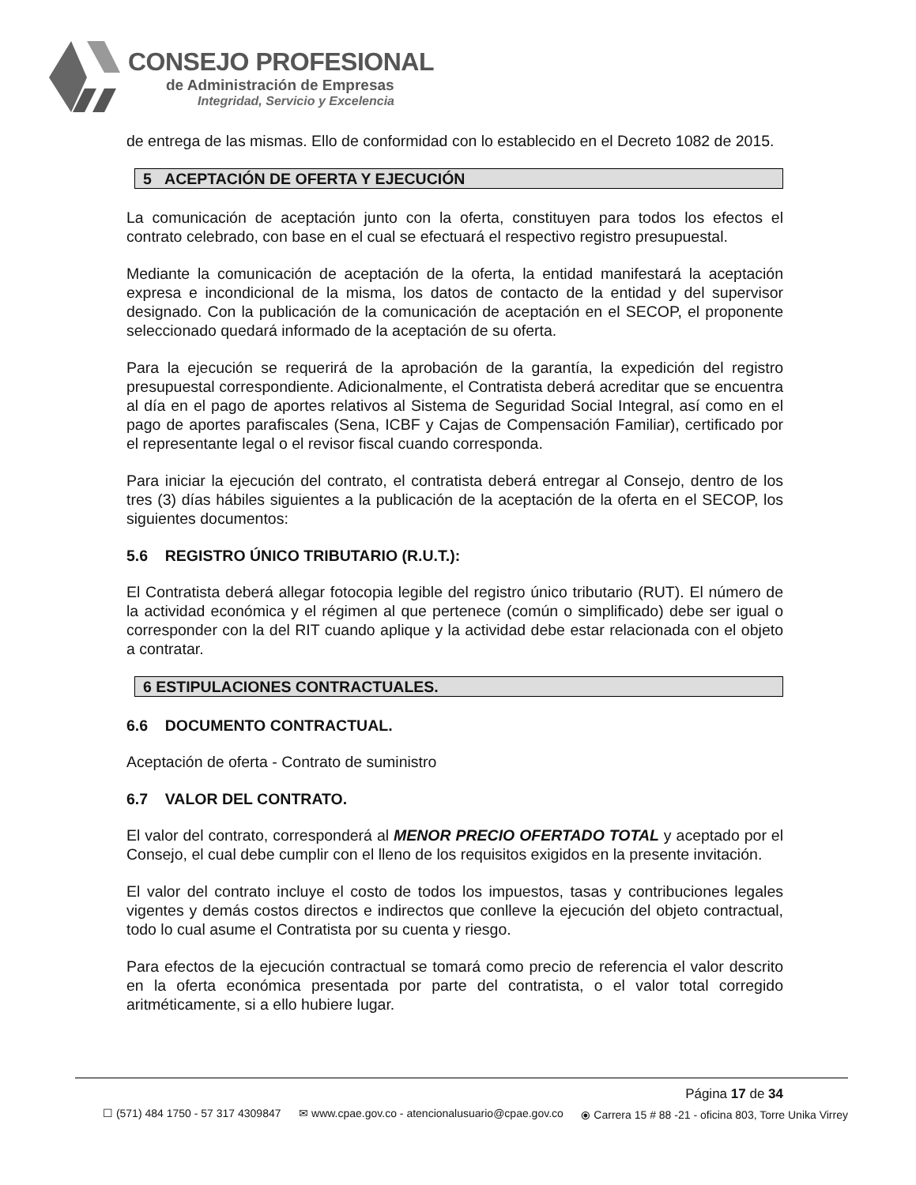CONSEJO PROFESIONAL
de Administración de Empresas
Integridad, Servicio y Excelencia
de entrega de las mismas. Ello de conformidad con lo establecido en el Decreto 1082 de 2015.
5 ACEPTACIÓN DE OFERTA Y EJECUCIÓN
La comunicación de aceptación junto con la oferta, constituyen para todos los efectos el contrato celebrado, con base en el cual se efectuará el respectivo registro presupuestal.
Mediante la comunicación de aceptación de la oferta, la entidad manifestará la aceptación expresa e incondicional de la misma, los datos de contacto de la entidad y del supervisor designado. Con la publicación de la comunicación de aceptación en el SECOP, el proponente seleccionado quedará informado de la aceptación de su oferta.
Para la ejecución se requerirá de la aprobación de la garantía, la expedición del registro presupuestal correspondiente. Adicionalmente, el Contratista deberá acreditar que se encuentra al día en el pago de aportes relativos al Sistema de Seguridad Social Integral, así como en el pago de aportes parafiscales (Sena, ICBF y Cajas de Compensación Familiar), certificado por el representante legal o el revisor fiscal cuando corresponda.
Para iniciar la ejecución del contrato, el contratista deberá entregar al Consejo, dentro de los tres (3) días hábiles siguientes a la publicación de la aceptación de la oferta en el SECOP, los siguientes documentos:
5.6 REGISTRO ÚNICO TRIBUTARIO (R.U.T.):
El Contratista deberá allegar fotocopia legible del registro único tributario (RUT). El número de la actividad económica y el régimen al que pertenece (común o simplificado) debe ser igual o corresponder con la del RIT cuando aplique y la actividad debe estar relacionada con el objeto a contratar.
6 ESTIPULACIONES CONTRACTUALES.
6.6 DOCUMENTO CONTRACTUAL.
Aceptación de oferta - Contrato de suministro
6.7 VALOR DEL CONTRATO.
El valor del contrato, corresponderá al MENOR PRECIO OFERTADO TOTAL y aceptado por el Consejo, el cual debe cumplir con el lleno de los requisitos exigidos en la presente invitación.
El valor del contrato incluye el costo de todos los impuestos, tasas y contribuciones legales vigentes y demás costos directos e indirectos que conlleve la ejecución del objeto contractual, todo lo cual asume el Contratista por su cuenta y riesgo.
Para efectos de la ejecución contractual se tomará como precio de referencia el valor descrito en la oferta económica presentada por parte del contratista, o el valor total corregido aritméticamente, si a ello hubiere lugar.
Página 17 de 34
☐ (571) 484 1750 - 57 317 4309847 ✉ www.cpae.gov.co - atencionalusuario@cpae.gov.co ⦿ Carrera 15 # 88 -21 - oficina 803, Torre Unika Virrey